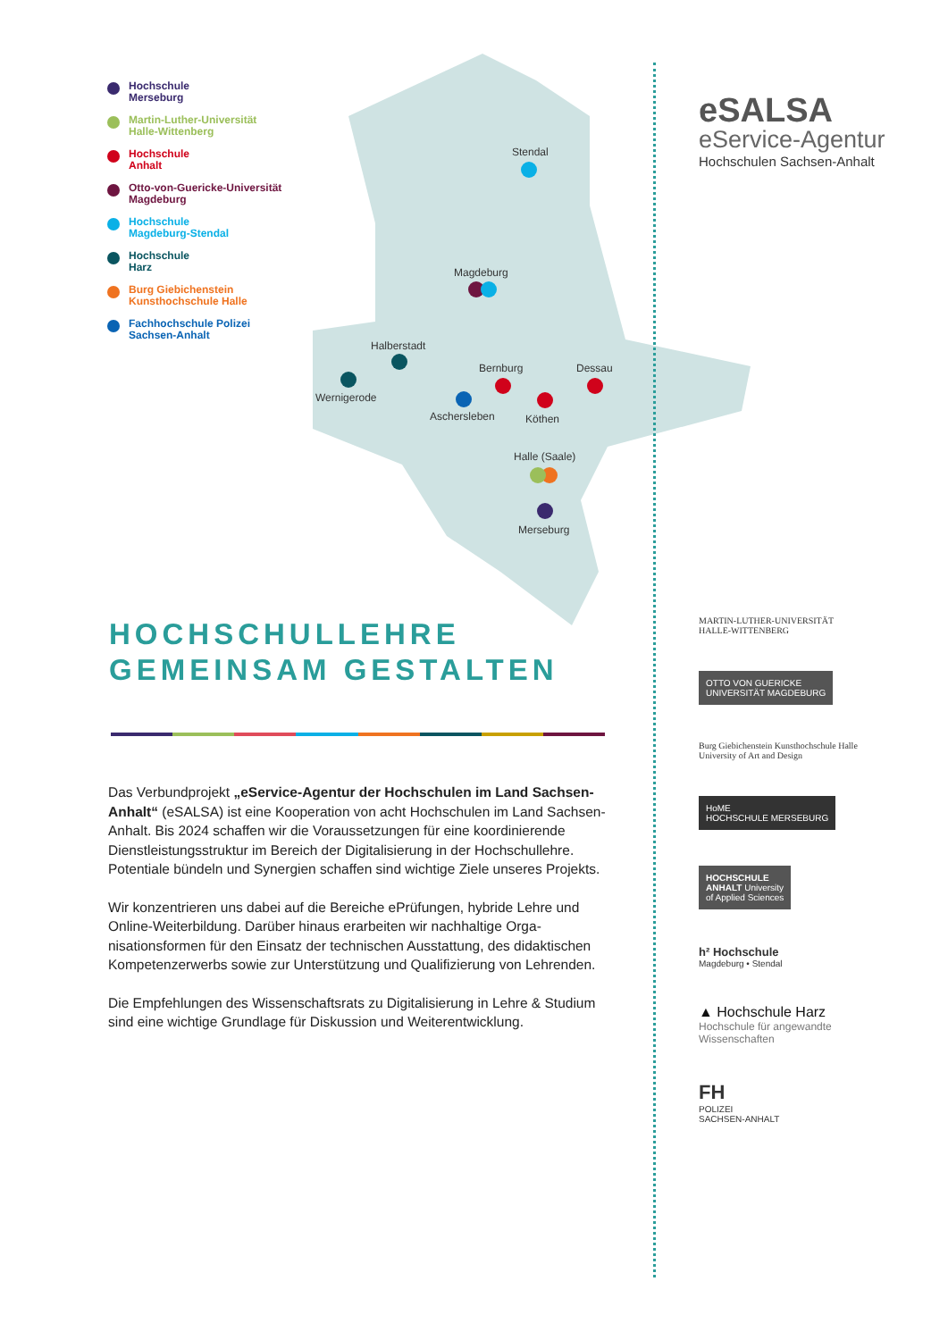Hochschule
Merseburg
Martin-Luther-Universität
Halle-Wittenberg
Hochschule
Anhalt
Otto-von-Guericke-Universität
Magdeburg
Hochschule
Magdeburg-Stendal
Hochschule
Harz
Burg Giebichenstein
Kunsthochschule Halle
Fachhochschule Polizei
Sachsen-Anhalt
Stendal
Magdeburg
Halberstadt
Wernigerode
Bernburg
Dessau
Aschersleben
Köthen
Halle (Saale)
Merseburg
HOCHSCHULLEHRE
GEMEINSAM GESTALTEN
Das Verbundprojekt „eService-Agentur der Hochschulen im Land Sachsen-Anhalt“ (eSALSA) ist eine Kooperation von acht Hochschulen im Land Sachsen-Anhalt. Bis 2024 schaffen wir die Voraussetzungen für eine koor­dinierende Dienstleistungsstruktur im Bereich der Digitalisierung in der Hochschullehre. Potentiale bündeln und Synergien schaffen sind wichtige Ziele unseres Projekts.
Wir konzentrieren uns dabei auf die Bereiche ePrüfungen, hybride Lehre und Online-Weiterbildung. Darüber hinaus erarbeiten wir nachhaltige Orga­nisationsformen für den Einsatz der technischen Ausstattung, des didak­tischen Kompetenzerwerbs sowie zur Unterstützung und Qualifizierung von Lehrenden.
Die Empfehlungen des Wissenschaftsrats zu Digitalisierung in Lehre & Studium sind eine wichtige Grundlage für Diskussion und Weiterentwicklung.
eSALSA
eService-Agentur
Hochschulen Sachsen-Anhalt
MARTIN-LUTHER-UNIVERSITÄT
HALLE-WITTENBERG
OTTO VON GUERICKE
UNIVERSITÄT MAGDEBURG
Burg Giebichenstein Kunsthochschule Halle
University of Art and Design
HoME
HOCHSCHULE MERSEBURG
HOCHSCHULE
ANHALT University
of Applied Sciences
h² Hochschule
Magdeburg • Stendal
▲ Hochschule Harz
Hochschule für angewandte Wissenschaften
FH
POLIZEI
SACHSEN-ANHALT